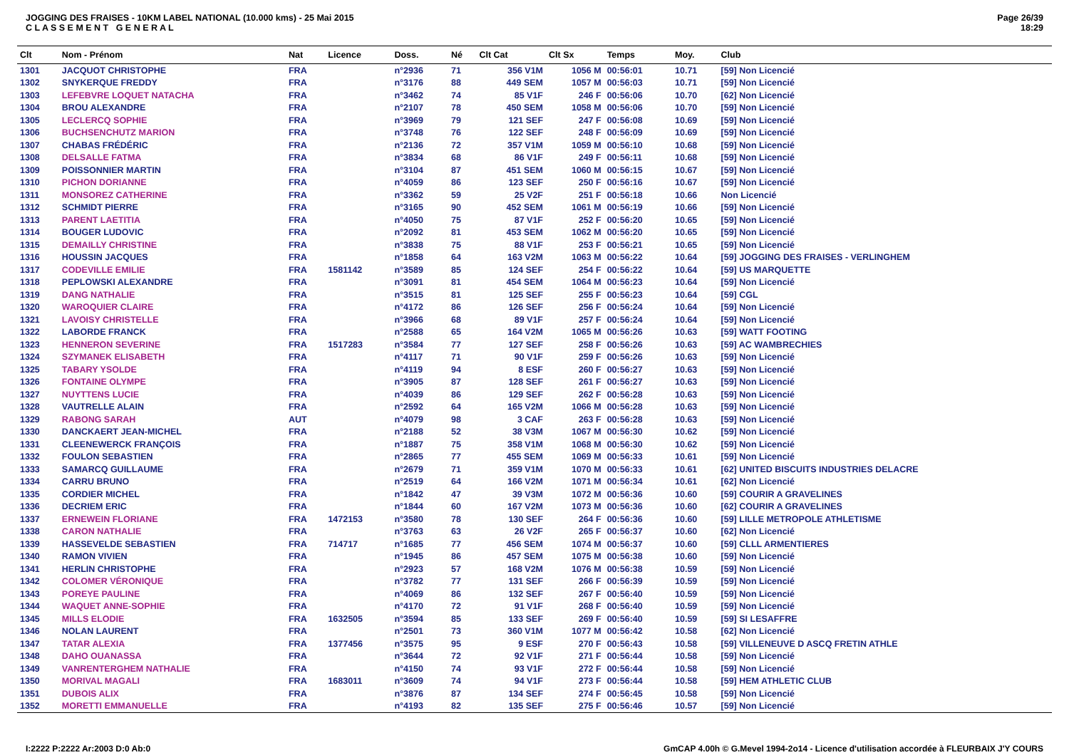JOGGING DES FRAISES - 10KM LABEL NATIONAL (10.000 kms) - 25 Mai 2015
C L A S S E M E N T G E N E R A L
Page 26/39
18:29
| Clt | Nom - Prénom | Nat | Licence | Doss. | Né | Clt Cat | Clt Sx | Temps | Moy. | Club |
| --- | --- | --- | --- | --- | --- | --- | --- | --- | --- | --- |
| 1301 | JACQUOT CHRISTOPHE | FRA | | n°2936 | 71 | 356 V1M | 1056 M | 00:56:01 | 10.71 | [59] Non Licencié |
| 1302 | SNYKERQUE FREDDY | FRA | | n°3176 | 88 | 449 SEM | 1057 M | 00:56:03 | 10.71 | [59] Non Licencié |
| 1303 | LEFEBVRE LOQUET NATACHA | FRA | | n°3462 | 74 | 85 V1F | 246 F | 00:56:06 | 10.70 | [62] Non Licencié |
| 1304 | BROU ALEXANDRE | FRA | | n°2107 | 78 | 450 SEM | 1058 M | 00:56:06 | 10.70 | [59] Non Licencié |
| 1305 | LECLERCQ SOPHIE | FRA | | n°3969 | 79 | 121 SEF | 247 F | 00:56:08 | 10.69 | [59] Non Licencié |
| 1306 | BUCHSENCHUTZ MARION | FRA | | n°3748 | 76 | 122 SEF | 248 F | 00:56:09 | 10.69 | [59] Non Licencié |
| 1307 | CHABAS FRÉDÉRIC | FRA | | n°2136 | 72 | 357 V1M | 1059 M | 00:56:10 | 10.68 | [59] Non Licencié |
| 1308 | DELSALLE FATMA | FRA | | n°3834 | 68 | 86 V1F | 249 F | 00:56:11 | 10.68 | [59] Non Licencié |
| 1309 | POISSONNIER MARTIN | FRA | | n°3104 | 87 | 451 SEM | 1060 M | 00:56:15 | 10.67 | [59] Non Licencié |
| 1310 | PICHON DORIANNE | FRA | | n°4059 | 86 | 123 SEF | 250 F | 00:56:16 | 10.67 | [59] Non Licencié |
| 1311 | MONSOREZ CATHERINE | FRA | | n°3362 | 59 | 25 V2F | 251 F | 00:56:18 | 10.66 | Non Licencié |
| 1312 | SCHMIDT PIERRE | FRA | | n°3165 | 90 | 452 SEM | 1061 M | 00:56:19 | 10.66 | [59] Non Licencié |
| 1313 | PARENT LAETITIA | FRA | | n°4050 | 75 | 87 V1F | 252 F | 00:56:20 | 10.65 | [59] Non Licencié |
| 1314 | BOUGER LUDOVIC | FRA | | n°2092 | 81 | 453 SEM | 1062 M | 00:56:20 | 10.65 | [59] Non Licencié |
| 1315 | DEMAILLY CHRISTINE | FRA | | n°3838 | 75 | 88 V1F | 253 F | 00:56:21 | 10.65 | [59] Non Licencié |
| 1316 | HOUSSIN JACQUES | FRA | | n°1858 | 64 | 163 V2M | 1063 M | 00:56:22 | 10.64 | [59] JOGGING DES FRAISES - VERLINGHEM |
| 1317 | CODEVILLE EMILIE | FRA | 1581142 | n°3589 | 85 | 124 SEF | 254 F | 00:56:22 | 10.64 | [59] US MARQUETTE |
| 1318 | PEPLOWSKI ALEXANDRE | FRA | | n°3091 | 81 | 454 SEM | 1064 M | 00:56:23 | 10.64 | [59] Non Licencié |
| 1319 | DANG NATHALIE | FRA | | n°3515 | 81 | 125 SEF | 255 F | 00:56:23 | 10.64 | [59] CGL |
| 1320 | WAROQUIER CLAIRE | FRA | | n°4172 | 86 | 126 SEF | 256 F | 00:56:24 | 10.64 | [59] Non Licencié |
| 1321 | LAVOISY CHRISTELLE | FRA | | n°3966 | 68 | 89 V1F | 257 F | 00:56:24 | 10.64 | [59] Non Licencié |
| 1322 | LABORDE FRANCK | FRA | | n°2588 | 65 | 164 V2M | 1065 M | 00:56:26 | 10.63 | [59] WATT FOOTING |
| 1323 | HENNERON SEVERINE | FRA | 1517283 | n°3584 | 77 | 127 SEF | 258 F | 00:56:26 | 10.63 | [59] AC WAMBRECHIES |
| 1324 | SZYMANEK ELISABETH | FRA | | n°4117 | 71 | 90 V1F | 259 F | 00:56:26 | 10.63 | [59] Non Licencié |
| 1325 | TABARY YSOLDE | FRA | | n°4119 | 94 | 8 ESF | 260 F | 00:56:27 | 10.63 | [59] Non Licencié |
| 1326 | FONTAINE OLYMPE | FRA | | n°3905 | 87 | 128 SEF | 261 F | 00:56:27 | 10.63 | [59] Non Licencié |
| 1327 | NUYTTENS LUCIE | FRA | | n°4039 | 86 | 129 SEF | 262 F | 00:56:28 | 10.63 | [59] Non Licencié |
| 1328 | VAUTRELLE ALAIN | FRA | | n°2592 | 64 | 165 V2M | 1066 M | 00:56:28 | 10.63 | [59] Non Licencié |
| 1329 | RABONG SARAH | AUT | | n°4079 | 98 | 3 CAF | 263 F | 00:56:28 | 10.63 | [59] Non Licencié |
| 1330 | DANCKAERT JEAN-MICHEL | FRA | | n°2188 | 52 | 38 V3M | 1067 M | 00:56:30 | 10.62 | [59] Non Licencié |
| 1331 | CLEENEWERCK FRANÇOIS | FRA | | n°1887 | 75 | 358 V1M | 1068 M | 00:56:30 | 10.62 | [59] Non Licencié |
| 1332 | FOULON SEBASTIEN | FRA | | n°2865 | 77 | 455 SEM | 1069 M | 00:56:33 | 10.61 | [59] Non Licencié |
| 1333 | SAMARCQ GUILLAUME | FRA | | n°2679 | 71 | 359 V1M | 1070 M | 00:56:33 | 10.61 | [62] UNITED BISCUITS INDUSTRIES DELACRE |
| 1334 | CARRU BRUNO | FRA | | n°2519 | 64 | 166 V2M | 1071 M | 00:56:34 | 10.61 | [62] Non Licencié |
| 1335 | CORDIER MICHEL | FRA | | n°1842 | 47 | 39 V3M | 1072 M | 00:56:36 | 10.60 | [59] COURIR A GRAVELINES |
| 1336 | DECRIEM ERIC | FRA | | n°1844 | 60 | 167 V2M | 1073 M | 00:56:36 | 10.60 | [62] COURIR A GRAVELINES |
| 1337 | ERNEWEIN FLORIANE | FRA | 1472153 | n°3580 | 78 | 130 SEF | 264 F | 00:56:36 | 10.60 | [59] LILLE METROPOLE ATHLETISME |
| 1338 | CARON NATHALIE | FRA | | n°3763 | 63 | 26 V2F | 265 F | 00:56:37 | 10.60 | [62] Non Licencié |
| 1339 | HASSEVELDE SEBASTIEN | FRA | 714717 | n°1685 | 77 | 456 SEM | 1074 M | 00:56:37 | 10.60 | [59] CLLL ARMENTIERES |
| 1340 | RAMON VIVIEN | FRA | | n°1945 | 86 | 457 SEM | 1075 M | 00:56:38 | 10.60 | [59] Non Licencié |
| 1341 | HERLIN CHRISTOPHE | FRA | | n°2923 | 57 | 168 V2M | 1076 M | 00:56:38 | 10.59 | [59] Non Licencié |
| 1342 | COLOMER VÉRONIQUE | FRA | | n°3782 | 77 | 131 SEF | 266 F | 00:56:39 | 10.59 | [59] Non Licencié |
| 1343 | POREYE PAULINE | FRA | | n°4069 | 86 | 132 SEF | 267 F | 00:56:40 | 10.59 | [59] Non Licencié |
| 1344 | WAQUET ANNE-SOPHIE | FRA | | n°4170 | 72 | 91 V1F | 268 F | 00:56:40 | 10.59 | [59] Non Licencié |
| 1345 | MILLS ELODIE | FRA | 1632505 | n°3594 | 85 | 133 SEF | 269 F | 00:56:40 | 10.59 | [59] SI LESAFFRE |
| 1346 | NOLAN LAURENT | FRA | | n°2501 | 73 | 360 V1M | 1077 M | 00:56:42 | 10.58 | [62] Non Licencié |
| 1347 | TATAR ALEXIA | FRA | 1377456 | n°3575 | 95 | 9 ESF | 270 F | 00:56:43 | 10.58 | [59] VILLENEUVE D ASCQ FRETIN ATHLE |
| 1348 | DAHO OUANASSA | FRA | | n°3644 | 72 | 92 V1F | 271 F | 00:56:44 | 10.58 | [59] Non Licencié |
| 1349 | VANRENTERGHEM NATHALIE | FRA | | n°4150 | 74 | 93 V1F | 272 F | 00:56:44 | 10.58 | [59] Non Licencié |
| 1350 | MORIVAL MAGALI | FRA | 1683011 | n°3609 | 74 | 94 V1F | 273 F | 00:56:44 | 10.58 | [59] HEM ATHLETIC CLUB |
| 1351 | DUBOIS ALIX | FRA | | n°3876 | 87 | 134 SEF | 274 F | 00:56:45 | 10.58 | [59] Non Licencié |
| 1352 | MORETTI EMMANUELLE | FRA | | n°4193 | 82 | 135 SEF | 275 F | 00:56:46 | 10.57 | [59] Non Licencié |
I:2222 P:2222 Ar:2003 D:0 Ab:0 GmCAP 4.00h © G.Mevel 1994-2o14 - Licence d'utilisation accordée à FLEURBAIX J'Y COURS